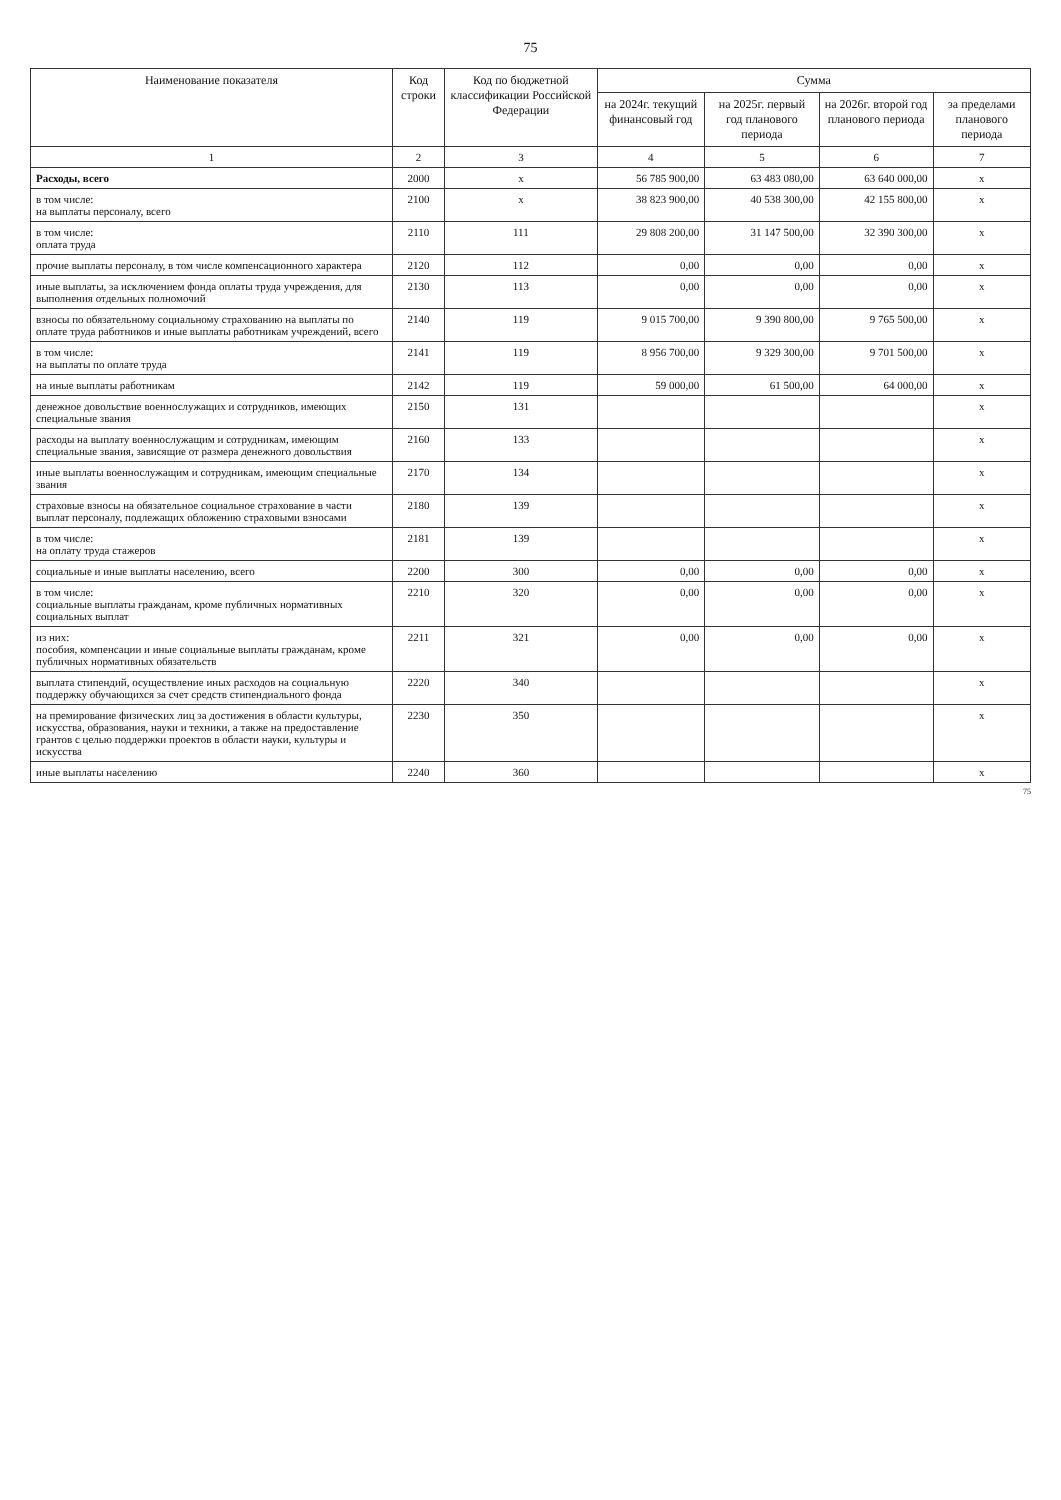75
| Наименование показателя | Код строки | Код по бюджетной классификации Российской Федерации | Сумма | | | |
| --- | --- | --- | --- | --- | --- | --- |
| | | | на 2024г. текущий финансовый год | на 2025г. первый год планового периода | на 2026г. второй год планового периода | за пределами планового периода |
| 1 | 2 | 3 | 4 | 5 | 6 | 7 |
| Расходы, всего | 2000 | x | 56 785 900,00 | 63 483 080,00 | 63 640 000,00 | x |
| в том числе: на выплаты персоналу, всего | 2100 | x | 38 823 900,00 | 40 538 300,00 | 42 155 800,00 | x |
| в том числе: оплата труда | 2110 | 111 | 29 808 200,00 | 31 147 500,00 | 32 390 300,00 | x |
| прочие выплаты персоналу, в том числе компенсационного характера | 2120 | 112 | 0,00 | 0,00 | 0,00 | x |
| иные выплаты, за исключением фонда оплаты труда учреждения, для выполнения отдельных полномочий | 2130 | 113 | 0,00 | 0,00 | 0,00 | x |
| взносы по обязательному социальному страхованию на выплаты по оплате труда работников и иные выплаты работникам учреждений, всего | 2140 | 119 | 9 015 700,00 | 9 390 800,00 | 9 765 500,00 | x |
| в том числе: на выплаты по оплате труда | 2141 | 119 | 8 956 700,00 | 9 329 300,00 | 9 701 500,00 | x |
| на иные выплаты работникам | 2142 | 119 | 59 000,00 | 61 500,00 | 64 000,00 | x |
| денежное довольствие военнослужащих и сотрудников, имеющих специальные звания | 2150 | 131 | | | | x |
| расходы на выплату военнослужащим и сотрудникам, имеющим специальные звания, зависящие от размера денежного довольствия | 2160 | 133 | | | | x |
| иные выплаты военнослужащим и сотрудникам, имеющим специальные звания | 2170 | 134 | | | | x |
| страховые взносы на обязательное социальное страхование в части выплат персоналу, подлежащих обложению страховыми взносами | 2180 | 139 | | | | x |
| в том числе: на оплату труда стажеров | 2181 | 139 | | | | x |
| социальные и иные выплаты населению, всего | 2200 | 300 | 0,00 | 0,00 | 0,00 | x |
| в том числе: социальные выплаты гражданам, кроме публичных нормативных социальных выплат | 2210 | 320 | 0,00 | 0,00 | 0,00 | x |
| из них: пособия, компенсации и иные социальные выплаты гражданам, кроме публичных нормативных обязательств | 2211 | 321 | 0,00 | 0,00 | 0,00 | x |
| выплата стипендий, осуществление иных расходов на социальную поддержку обучающихся за счет средств стипендиального фонда | 2220 | 340 | | | | x |
| на премирование физических лиц за достижения в области культуры, искусства, образования, науки и техники, а также на предоставление грантов с целью поддержки проектов в области науки, культуры и искусства | 2230 | 350 | | | | x |
| иные выплаты населению | 2240 | 360 | | | | x |
75